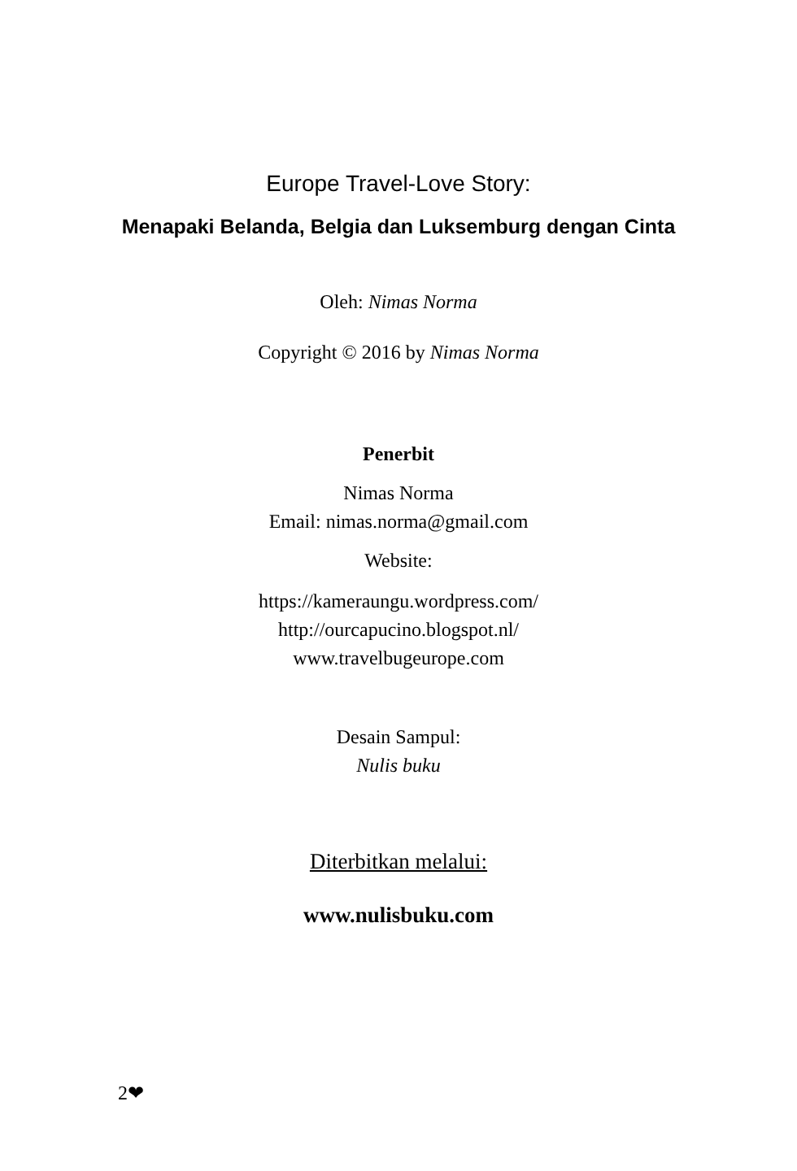Europe Travel-Love Story:
Menapaki Belanda, Belgia dan Luksemburg dengan Cinta
Oleh: Nimas Norma
Copyright © 2016 by Nimas Norma
Penerbit
Nimas Norma
Email: nimas.norma@gmail.com
Website:
https://kameraungu.wordpress.com/
http://ourcapucino.blogspot.nl/
www.travelbugeurope.com
Desain Sampul:
Nulis buku
Diterbitkan melalui:
www.nulisbuku.com
2❤